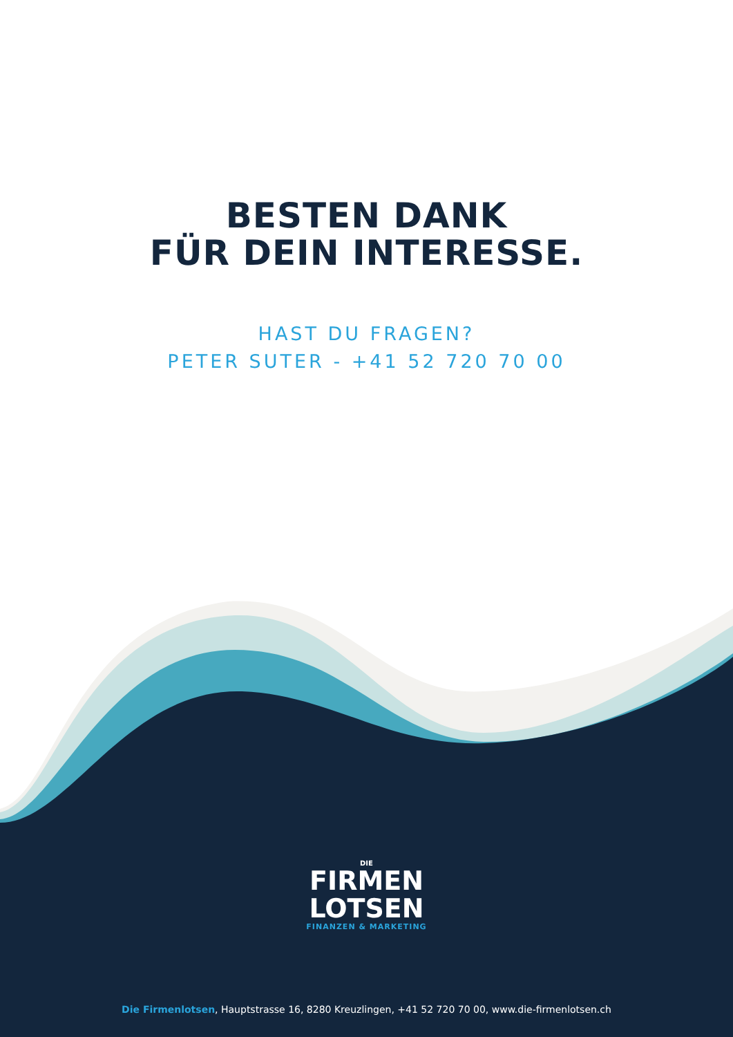BESTEN DANK
FÜR DEIN INTERESSE.
HAST DU FRAGEN?
PETER SUTER - +41 52 720 70 00
DIE
FIRMEN
LOTSEN
FINANZEN & MARKETING
Die Firmenlotsen, Hauptstrasse 16, 8280 Kreuzlingen, +41 52 720 70 00, www.die-firmenlotsen.ch